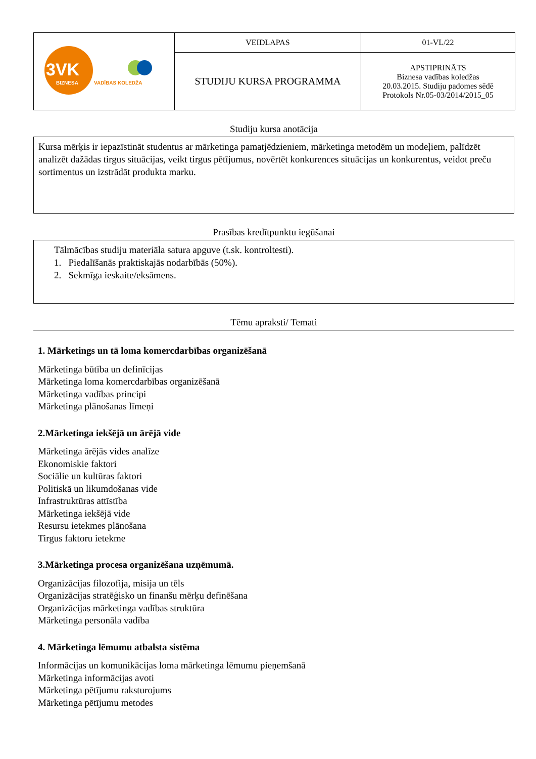| 3VK BIZNESA VADĪBAS KOLEDŽA | VEIDLAPAS | 01-VL/22 |
| | STUDIJU KURSA PROGRAMMA | APSTIPRINĀTS Biznesa vadības koledžas 20.03.2015. Studiju padomes sēdē Protokols Nr.05-03/2014/2015_05 |
Studiju kursa anotācija
Kursa mērķis ir iepazīstināt studentus ar mārketinga pamatjēdzieniem, mārketinga metodēm un modeļiem, palīdzēt analizēt dažādas tirgus situācijas, veikt tirgus pētījumus, novērtēt konkurences situācijas un konkurentus, veidot preču sortimentus un izstrādāt produkta marku.
Prasības kredītpunktu iegūšanai
Tālmācības studiju materiāla satura apguve (t.sk. kontroltesti).
1. Piedalīšanās praktiskajās nodarbībās (50%).
2. Sekmīga ieskaite/eksāmens.
Tēmu apraksti/ Temati
1. Mārketings un tā loma komercdarbības organizēšanā
Mārketinga būtība un definīcijas
Mārketinga loma komercdarbības organizēšanā
Mārketinga vadības principi
Mārketinga plānošanas līmeņi
2.Mārketinga iekšējā un ārējā vide
Mārketinga ārējās vides analīze
Ekonomiskie faktori
Sociālie un kultūras faktori
Politiskā un likumdošanas vide
Infrastruktūras attīstība
Mārketinga iekšējā vide
Resursu ietekmes plānošana
Tirgus faktoru ietekme
3.Mārketinga procesa organizēšana uzņēmumā.
Organizācijas filozofija, misija un tēls
Organizācijas stratēģisko un finanšu mērķu definēšana
Organizācijas mārketinga vadības struktūra
Mārketinga personāla vadība
4. Mārketinga lēmumu atbalsta sistēma
Informācijas un komunikācijas loma mārketinga lēmumu pieņemšanā
Mārketinga informācijas avoti
Mārketinga pētījumu raksturojums
Mārketinga pētījumu metodes